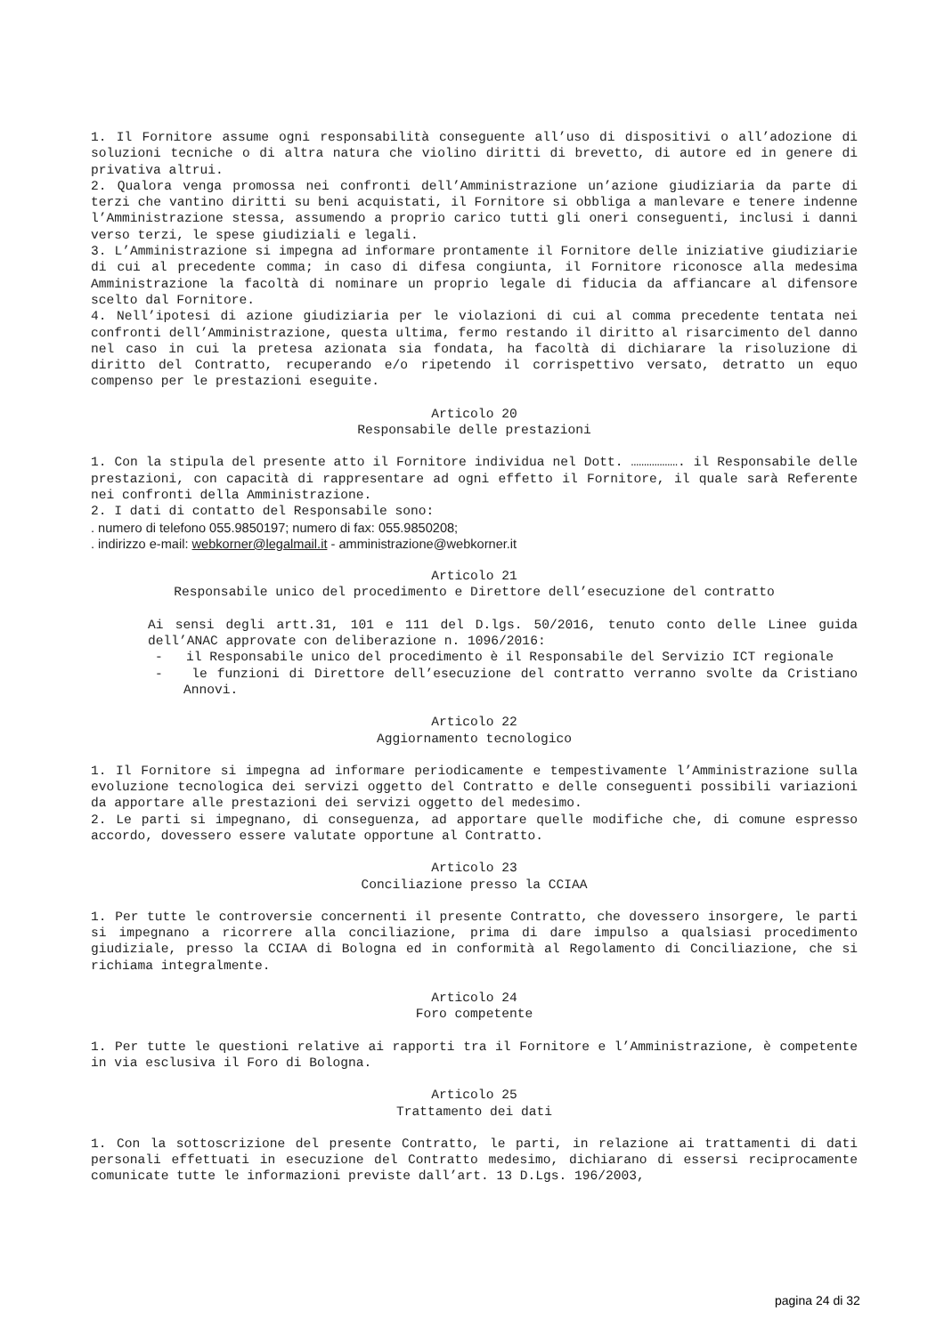1. Il Fornitore assume ogni responsabilità conseguente all’uso di dispositivi o all’adozione di soluzioni tecniche o di altra natura che violino diritti di brevetto, di autore ed in genere di privativa altrui.
2. Qualora venga promossa nei confronti dell’Amministrazione un’azione giudiziaria da parte di terzi che vantino diritti su beni acquistati, il Fornitore si obbliga a manlevare e tenere indenne l’Amministrazione stessa, assumendo a proprio carico tutti gli oneri conseguenti, inclusi i danni verso terzi, le spese giudiziali e legali.
3. L’Amministrazione si impegna ad informare prontamente il Fornitore delle iniziative giudiziarie di cui al precedente comma; in caso di difesa congiunta, il Fornitore riconosce alla medesima Amministrazione la facoltà di nominare un proprio legale di fiducia da affiancare al difensore scelto dal Fornitore.
4. Nell’ipotesi di azione giudiziaria per le violazioni di cui al comma precedente tentata nei confronti dell’Amministrazione, questa ultima, fermo restando il diritto al risarcimento del danno nel caso in cui la pretesa azionata sia fondata, ha facoltà di dichiarare la risoluzione di diritto del Contratto, recuperando e/o ripetendo il corrispettivo versato, detratto un equo compenso per le prestazioni eseguite.
Articolo 20
Responsabile delle prestazioni
1. Con la stipula del presente atto il Fornitore individua nel Dott. ………………. il Responsabile delle prestazioni, con capacità di rappresentare ad ogni effetto il Fornitore, il quale sarà Referente nei confronti della Amministrazione.
2. I dati di contatto del Responsabile sono:
. numero di telefono 055.9850197; numero di fax: 055.9850208;
. indirizzo e-mail: webkorner@legalmail.it - amministrazione@webkorner.it
Articolo 21
Responsabile unico del procedimento e Direttore dell’esecuzione del contratto
Ai sensi degli artt.31, 101 e 111 del D.lgs. 50/2016, tenuto conto delle Linee guida dell’ANAC approvate con deliberazione n. 1096/2016:
- il Responsabile unico del procedimento è il Responsabile del Servizio ICT regionale
- le funzioni di Direttore dell’esecuzione del contratto verranno svolte da Cristiano Annovi.
Articolo 22
Aggiornamento tecnologico
1. Il Fornitore si impegna ad informare periodicamente e tempestivamente l’Amministrazione sulla evoluzione tecnologica dei servizi oggetto del Contratto e delle conseguenti possibili variazioni da apportare alle prestazioni dei servizi oggetto del medesimo.
2. Le parti si impegnano, di conseguenza, ad apportare quelle modifiche che, di comune espresso accordo, dovessero essere valutate opportune al Contratto.
Articolo 23
Conciliazione presso la CCIAA
1. Per tutte le controversie concernenti il presente Contratto, che dovessero insorgere, le parti si impegnano a ricorrere alla conciliazione, prima di dare impulso a qualsiasi procedimento giudiziale, presso la CCIAA di Bologna ed in conformità al Regolamento di Conciliazione, che si richiama integralmente.
Articolo 24
Foro competente
1. Per tutte le questioni relative ai rapporti tra il Fornitore e l’Amministrazione, è competente in via esclusiva il Foro di Bologna.
Articolo 25
Trattamento dei dati
1. Con la sottoscrizione del presente Contratto, le parti, in relazione ai trattamenti di dati personali effettuati in esecuzione del Contratto medesimo, dichiarano di essersi reciprocamente comunicate tutte le informazioni previste dall’art. 13 D.Lgs. 196/2003,
pagina 24 di 32